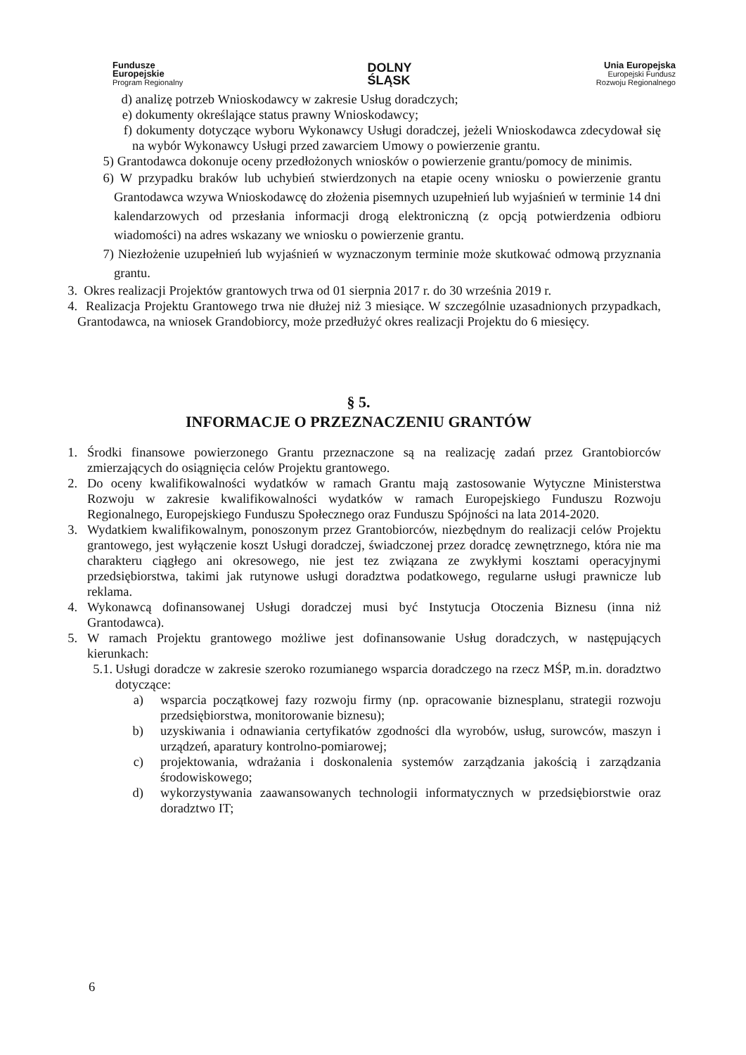Fundusze
Europejskie
Program Regionalny
DOLNY
ŚLĄSK
Unia Europejska
Europejski Fundusz
Rozwoju Regionalnego
d) analizę potrzeb Wnioskodawcy w zakresie Usług doradczych;
e) dokumenty określające status prawny Wnioskodawcy;
f) dokumenty dotyczące wyboru Wykonawcy Usługi doradczej, jeżeli Wnioskodawca zdecydował się na wybór Wykonawcy Usługi przed zawarciem Umowy o powierzenie grantu.
5) Grantodawca dokonuje oceny przedłożonych wniosków o powierzenie grantu/pomocy de minimis.
6) W przypadku braków lub uchybień stwierdzonych na etapie oceny wniosku o powierzenie grantu Grantodawca wzywa Wnioskodawcę do złożenia pisemnych uzupełnień lub wyjaśnień w terminie 14 dni kalendarzowych od przesłania informacji drogą elektroniczną (z opcją potwierdzenia odbioru wiadomości) na adres wskazany we wniosku o powierzenie grantu.
7) Niezłożenie uzupełnień lub wyjaśnień w wyznaczonym terminie może skutkować odmową przyznania grantu.
3. Okres realizacji Projektów grantowych trwa od 01 sierpnia 2017 r. do 30 września 2019 r.
4. Realizacja Projektu Grantowego trwa nie dłużej niż 3 miesiące. W szczególnie uzasadnionych przypadkach, Grantodawca, na wniosek Grandobiorcy, może przedłużyć okres realizacji Projektu do 6 miesięcy.
§ 5.
INFORMACJE O PRZEZNACZENIU GRANTÓW
1. Środki finansowe powierzonego Grantu przeznaczone są na realizację zadań przez Grantobiorców zmierzających do osiągnięcia celów Projektu grantowego.
2. Do oceny kwalifikowalności wydatków w ramach Grantu mają zastosowanie Wytyczne Ministerstwa Rozwoju w zakresie kwalifikowalności wydatków w ramach Europejskiego Funduszu Rozwoju Regionalnego, Europejskiego Funduszu Społecznego oraz Funduszu Spójności na lata 2014-2020.
3. Wydatkiem kwalifikowalnym, ponoszonym przez Grantobiorców, niezbędnym do realizacji celów Projektu grantowego, jest wyłączenie koszt Usługi doradczej, świadczonej przez doradcę zewnętrznego, która nie ma charakteru ciągłego ani okresowego, nie jest tez związana ze zwykłymi kosztami operacyjnymi przedsiębiorstwa, takimi jak rutynowe usługi doradztwa podatkowego, regularne usługi prawnicze lub reklama.
4. Wykonawcą dofinansowanej Usługi doradczej musi być Instytucja Otoczenia Biznesu (inna niż Grantodawca).
5. W ramach Projektu grantowego możliwe jest dofinansowanie Usług doradczych, w następujących kierunkach:
5.1. Usługi doradcze w zakresie szeroko rozumianego wsparcia doradczego na rzecz MŚP, m.in. doradztwo dotyczące:
a) wsparcia początkowej fazy rozwoju firmy (np. opracowanie biznesplanu, strategii rozwoju przedsiębiorstwa, monitorowanie biznesu);
b) uzyskiwania i odnawiania certyfikatów zgodności dla wyrobów, usług, surowców, maszyn i urządzeń, aparatury kontrolno-pomiarowej;
c) projektowania, wdrażania i doskonalenia systemów zarządzania jakością i zarządzania środowiskowego;
d) wykorzystywania zaawansowanych technologii informatycznych w przedsiębiorstwie oraz doradztwo IT;
6